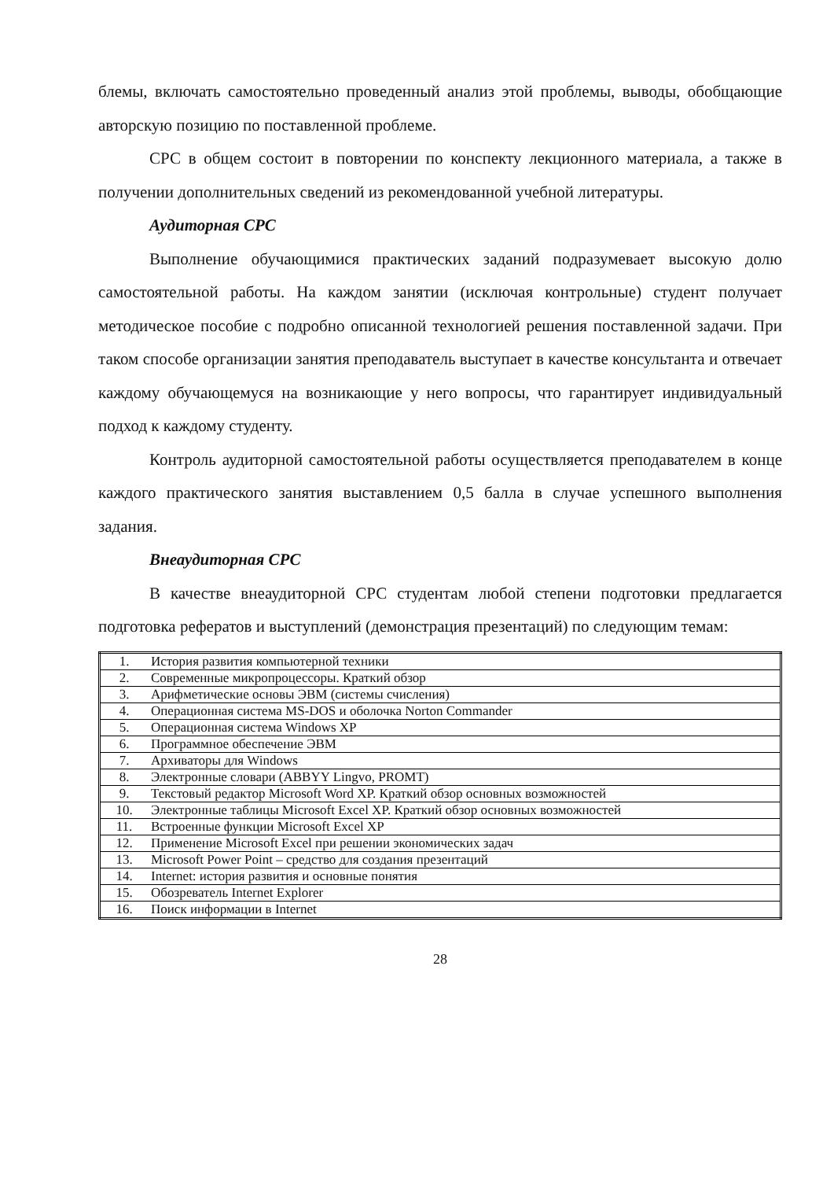блемы, включать самостоятельно проведенный анализ этой проблемы, выводы, обобщающие авторскую позицию по поставленной проблеме.
СРС в общем состоит в повторении по конспекту лекционного материала, а также в получении дополнительных сведений из рекомендованной учебной литературы.
Аудиторная СРС
Выполнение обучающимися практических заданий подразумевает высокую долю самостоятельной работы. На каждом занятии (исключая контрольные) студент получает методическое пособие с подробно описанной технологией решения поставленной задачи. При таком способе организации занятия преподаватель выступает в качестве консультанта и отвечает каждому обучающемуся на возникающие у него вопросы, что гарантирует индивидуальный подход к каждому студенту.
Контроль аудиторной самостоятельной работы осуществляется преподавателем в конце каждого практического занятия выставлением 0,5 балла в случае успешного выполнения задания.
Внеаудиторная СРС
В качестве внеаудиторной СРС студентам любой степени подготовки предлагается подготовка рефератов и выступлений (демонстрация презентаций) по следующим темам:
| 1. | История развития компьютерной техники |
| 2. | Современные микропроцессоры. Краткий обзор |
| 3. | Арифметические основы ЭВМ (системы счисления) |
| 4. | Операционная система MS-DOS и оболочка Norton Commander |
| 5. | Операционная система Windows XP |
| 6. | Программное обеспечение ЭВМ |
| 7. | Архиваторы для Windows |
| 8. | Электронные словари (ABBYY Lingvo, PROMT) |
| 9. | Текстовый редактор Microsoft Word XP. Краткий обзор основных возможностей |
| 10. | Электронные таблицы Microsoft Excel XP. Краткий обзор основных возможностей |
| 11. | Встроенные функции Microsoft Excel XP |
| 12. | Применение Microsoft Excel при решении экономических задач |
| 13. | Microsoft Power Point – средство для создания презентаций |
| 14. | Internet: история развития и основные понятия |
| 15. | Обозреватель Internet Explorer |
| 16. | Поиск информации в Internet |
28